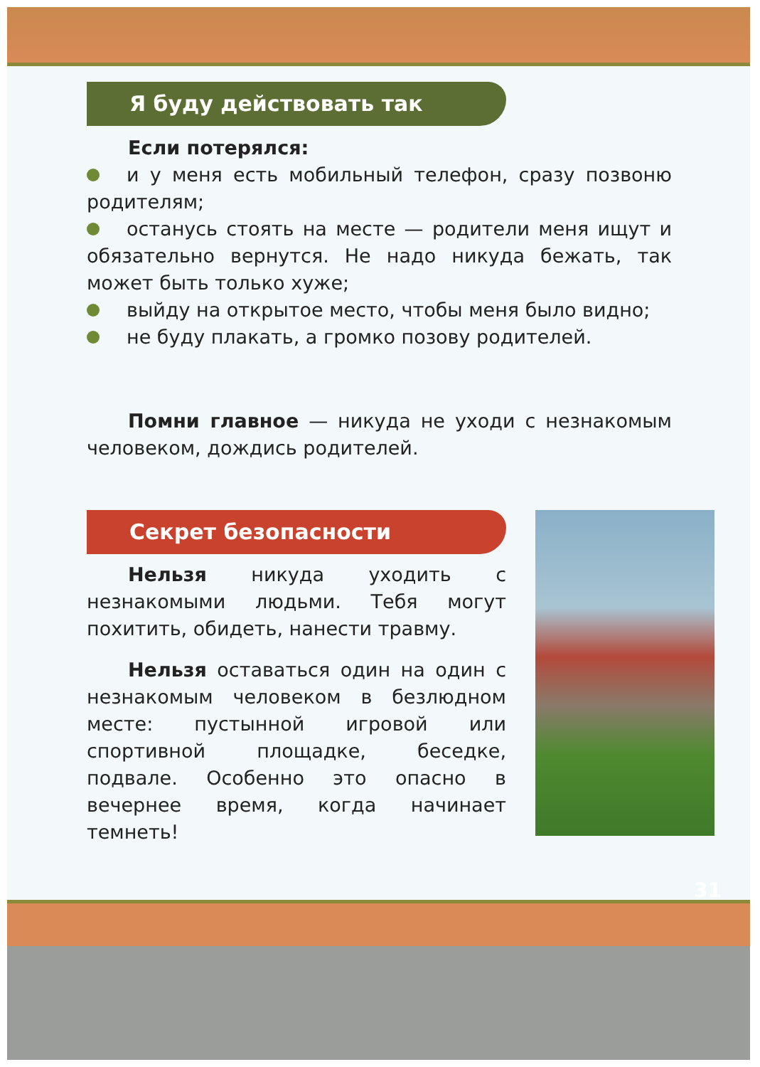Я буду действовать так
Если потерялся:
и у меня есть мобильный телефон, сразу позвоню родителям;
останусь стоять на месте — родители меня ищут и обязательно вернутся. Не надо никуда бежать, так может быть только хуже;
выйду на открытое место, чтобы меня было видно;
не буду плакать, а громко позову родителей.
Помни главное — никуда не уходи с незнакомым человеком, дождись родителей.
Секрет безопасности
Нельзя никуда уходить с незнакомыми людьми. Тебя могут похитить, обидеть, нанести травму.
Нельзя оставаться один на один с незнакомым человеком в безлюдном месте: пустынной игровой или спортивной площадке, беседке, подвале. Особенно это опасно в вечернее время, когда начинает темнеть!
31